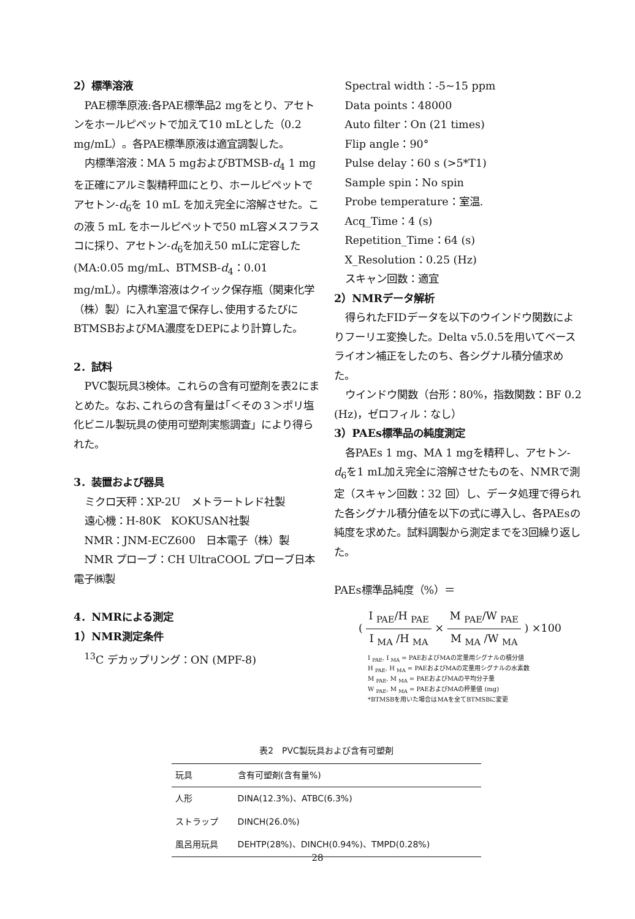2）標準溶液
PAE標準原液:各PAE標準品2 mgをとり、アセトンをホールピペットで加えて10 mLとした（0.2 mg/mL）。各PAE標準原液は適宜調製した。
内標準溶液：MA 5 mgおよびBTMSB-d<sub>4</sub> 1 mg を正確にアルミ製精秤皿にとり、ホールピペットでアセトン-d<sub>6</sub>を 10 mL を加え完全に溶解させた。この液 5 mL をホールピペットで50 mL容メスフラスコに採り、アセトン-d<sub>6</sub>を加え50 mLに定容した(MA:0.05 mg/mL、BTMSB-d<sub>4</sub>：0.01 mg/mL）。内標準溶液はクイック保存瓶（関東化学（株）製）に入れ室温で保存し､使用するたびにBTMSBおよびMA濃度をDEPにより計算した。
2．試料
PVC製玩具3検体。これらの含有可塑剤を表2にまとめた。なお､これらの含有量は｢＜その３＞ポリ塩化ビニル製玩具の使用可塑剤実態調査」により得られた。
3．装置および器具
ミクロ天秤：XP-2U　メトラートレド社製
遠心機：H-80K　KOKUSAN社製
NMR：JNM-ECZ600　日本電子（株）製
NMR プローブ：CH UltraCOOL プローブ日本電子㈱製
4．NMRによる測定
1）NMR測定条件
<sup>13</sup>C デカップリング：ON (MPF-8)
Spectral width：-5~15 ppm
Data points：48000
Auto filter：On (21 times)
Flip angle：90°
Pulse delay：60 s (>5*T1)
Sample spin：No spin
Probe temperature：室温.
Acq_Time：4 (s)
Repetition_Time：64 (s)
X_Resolution：0.25 (Hz)
スキャン回数：適宜
2）NMRデータ解析
得られたFIDデータを以下のウインドウ関数によりフーリエ変換した。Delta v5.0.5を用いてベースライオン補正をしたのち、各シグナル積分値求めた。
ウインドウ関数（台形：80%，指数関数：BF 0.2 (Hz)，ゼロフィル：なし）
3）PAEs標準品の純度測定
各PAEs 1 mg、MA 1 mgを精秤し、アセトン-d<sub>6</sub>を1 mL加え完全に溶解させたものを、NMRで測定（スキャン回数：32 回）し、データ処理で得られた各シグナル積分値を以下の式に導入し、各PAEsの純度を求めた。試料調製から測定までを3回繰り返した。
PAEs標準品純度（%）＝
( I <sub>PAE</sub>/H <sub>PAE</sub> I <sub>MA</sub> /H <sub>MA</sub> × M <sub>PAE</sub>/W <sub>PAE</sub> M <sub>MA</sub> /W <sub>MA</sub> ) ×100
I <sub>PAE</sub>, I <sub>MA</sub> = PAEおよびMAの定量用シグナルの積分値
H <sub>PAE</sub>, H <sub>MA</sub> = PAEおよびMAの定量用シグナルの水素数
M <sub>PAE</sub>, M <sub>MA</sub> = PAEおよびMAの平均分子量
W <sub>PAE</sub>, M <sub>MA</sub> = PAEおよびMAの秤量値 (mg)
*BTMSBを用いた場合はMAを全てBTMSBに変更
表2 PVC製玩具および含有可塑剤
| 玩具 | 含有可塑剤(含有量%) |
| --- | --- |
| 人形 | DINA(12.3%)、ATBC(6.3%) |
| ストラップ | DINCH(26.0%) |
| 風呂用玩具 | DEHTP(28%)、DINCH(0.94%)、TMPD(0.28%) |
28